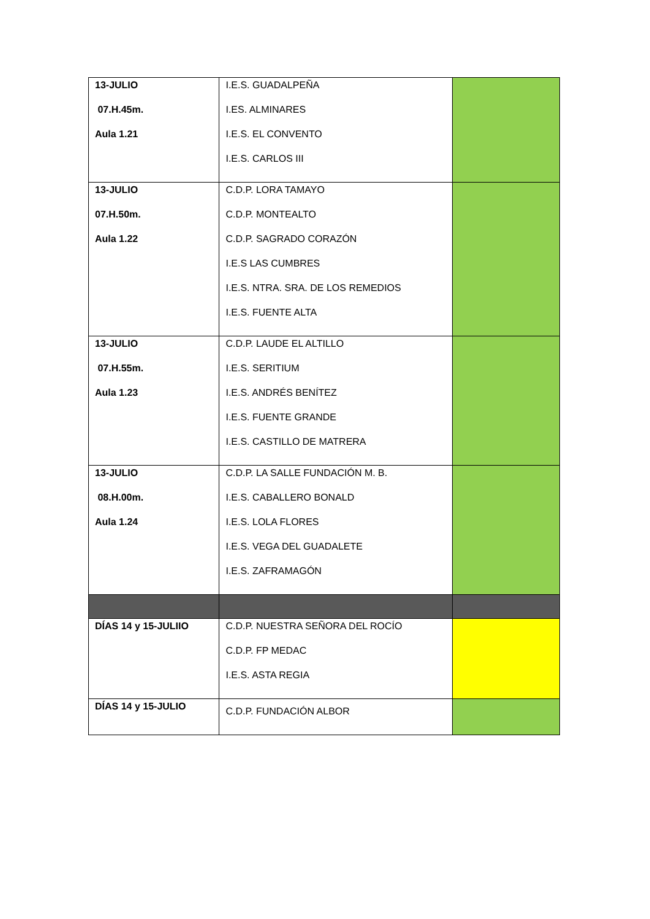| 13-JULIO 07.H.45m. Aula 1.21 | I.E.S. GUADALPEÑA I.ES. ALMINARES I.E.S. EL CONVENTO I.E.S. CARLOS III | |
| 13-JULIO 07.H.50m. Aula 1.22 | C.D.P. LORA TAMAYO C.D.P. MONTEALTO C.D.P. SAGRADO CORAZÓN I.E.S LAS CUMBRES I.E.S. NTRA. SRA. DE LOS REMEDIOS I.E.S. FUENTE ALTA | |
| 13-JULIO 07.H.55m. Aula 1.23 | C.D.P. LAUDE EL ALTILLO I.E.S. SERITIUM I.E.S. ANDRÉS BENÍTEZ I.E.S. FUENTE GRANDE I.E.S. CASTILLO DE MATRERA | |
| 13-JULIO 08.H.00m. Aula 1.24 | C.D.P. LA SALLE FUNDACIÓN M. B. I.E.S. CABALLERO BONALD I.E.S. LOLA FLORES I.E.S. VEGA DEL GUADALETE I.E.S. ZAFRAMAGÓN | |
| DÍAS 14 y 15-JULIIO | C.D.P. NUESTRA SEÑORA DEL ROCÍO C.D.P. FP MEDAC I.E.S. ASTA REGIA | |
| DÍAS 14 y 15-JULIO | C.D.P. FUNDACIÓN ALBOR | |